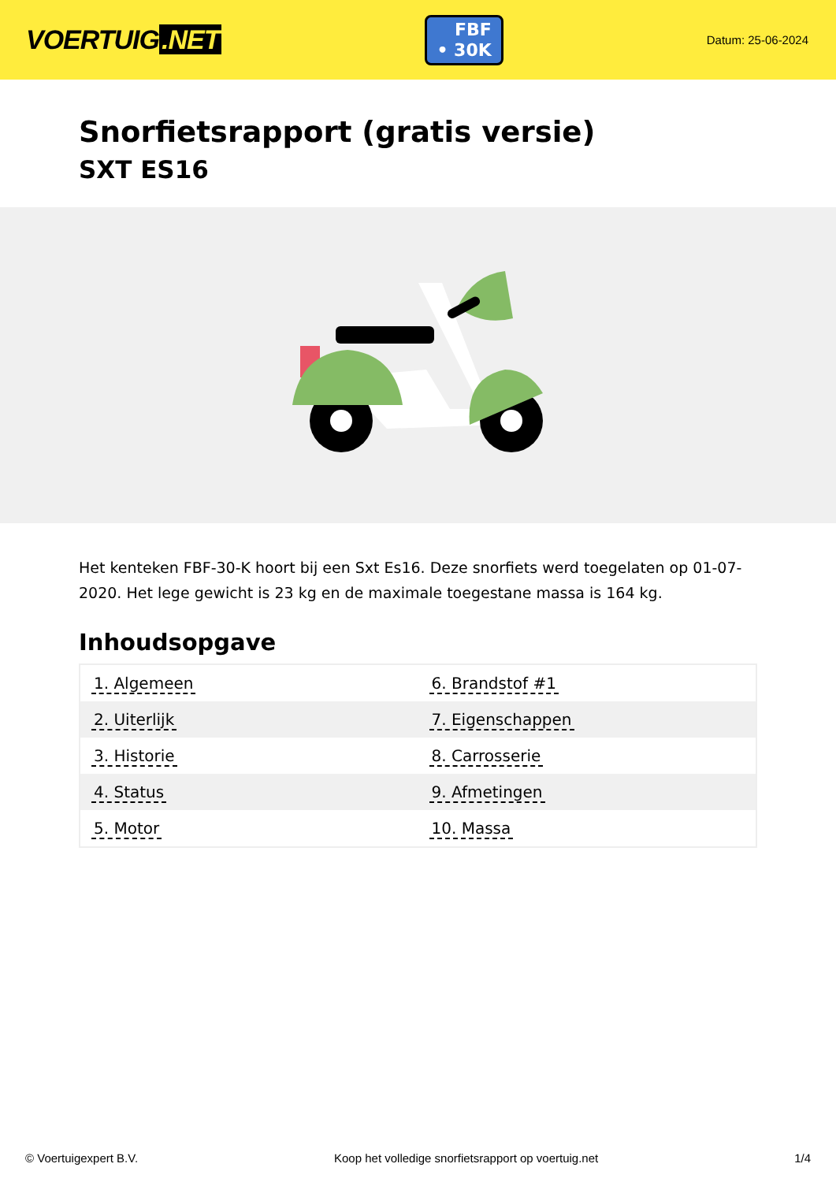VOERTUIG.NET
FBF
• 30K
Datum: 25-06-2024
Snorfietsrapport (gratis versie)
SXT ES16
Het kenteken FBF-30-K hoort bij een Sxt Es16. Deze snorfiets werd toegelaten op 01-07-2020. Het lege gewicht is 23 kg en de maximale toegestane massa is 164 kg.
Inhoudsopgave
| 1. Algemeen | 6. Brandstof #1 |
| 2. Uiterlijk | 7. Eigenschappen |
| 3. Historie | 8. Carrosserie |
| 4. Status | 9. Afmetingen |
| 5. Motor | 10. Massa |
© Voertuigexpert B.V. Koop het volledige snorfietsrapport op voertuig.net 1/4